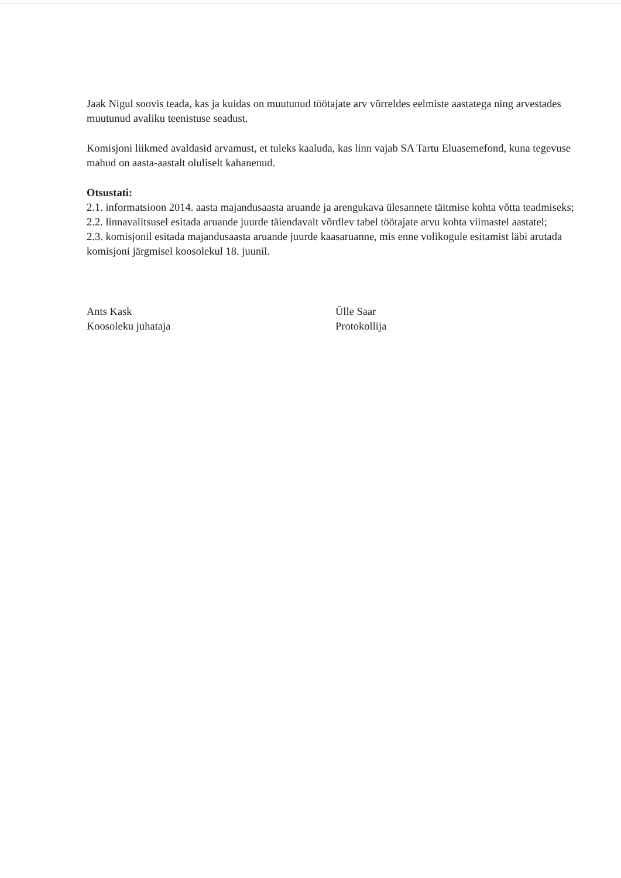Jaak Nigul soovis teada, kas ja kuidas on muutunud töötajate arv võrreldes eelmiste aastatega ning arvestades muutunud avaliku teenistuse seadust.
Komisjoni liikmed avaldasid arvamust, et tuleks kaaluda, kas linn vajab SA Tartu Eluasemefond, kuna tegevuse mahud on aasta-aastalt oluliselt kahanenud.
Otsustati:
2.1. informatsioon 2014. aasta majandusaasta aruande ja arengukava ülesannete täitmise kohta võtta teadmiseks;
2.2. linnavalitsusel esitada aruande juurde täiendavalt võrdlev tabel töötajate arvu kohta viimastel aastatel;
2.3. komisjonil esitada majandusaasta aruande juurde kaasaruanne, mis enne volikogule esitamist läbi arutada komisjoni järgmisel koosolekul 18. juunil.
Ants Kask
Koosoleku juhataja
Ülle Saar
Protokollija